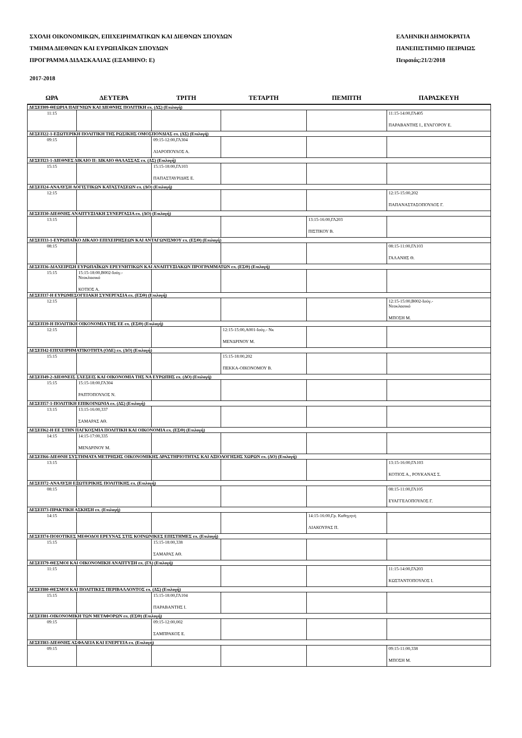ΣΧΟΛΗ ΟΙΚΟΝΟΜΙΚΩΝ, ΕΠΙΧΕΙΡΗΜΑΤΙΚΩΝ ΚΑΙ ΔΙΕΘΝΩΝ ΣΠΟΥΔΩΝ
ΤΜΗΜΑ ΔΙΕΘΝΩΝ ΚΑΙ ΕΥΡΩΠΑΪΚΩΝ ΣΠΟΥΔΩΝ
ΠΡΟΓΡΑΜΜΑ ΔΙΔΑΣΚΑΛΙΑΣ (ΕΞΑΜΗΝΟ: Ε)
ΕΛΛΗΝΙΚΗ ΔΗΜΟΚΡΑΤΙΑ
ΠΑΝΕΠΙΣΤΗΜΙΟ ΠΕΙΡΑΙΩΣ
Πειραιάς:21/2/2018
2017-2018
| ΩΡΑ | ΔΕΥΤΕΡΑ | ΤΡΙΤΗ | ΤΕΤΑΡΤΗ | ΠΕΜΠΤΗ | ΠΑΡΑΣΚΕΥΗ |
| --- | --- | --- | --- | --- | --- |
| ΔΕΣΕΠ09-ΘΕΩΡΙΑ ΠΑΙΓΝΙΩΝ ΚΑΙ ΔΙΕΘΝΗΣ ΠΟΛΙΤΙΚΗ επ. (ΔΣ) (Επιλογή) | | | | | |
| 11:15 | | | | | 11:15-14:00,ΓΛ405 ΠΑΡΑΒΑΝΤΗΣ Ι., ΕΥΑΓΟΡΟΥ Ε. |
| ΔΕΣΕΠ22-1-ΕΞΩΤΕΡΙΚΗ ΠΟΛΙΤΙΚΗ ΤΗΣ ΡΩΣΙΚΗΣ ΟΜΟΣΠΟΝΔΙΑΣ επ. (ΔΣ) (Επιλογή) | | | | | |
| 09:15 | | 09:15-12:00,ΓΛ304 ΛΙΑΡΟΠΟΥΛΟΣ Α. | | | |
| ΔΕΣΕΠ23-1-ΔΙΕΘΝΕΣ ΔΙΚΑΙΟ ΙΙ: ΔΙΚΑΙΟ ΘΑΛΑΣΣΑΣ επ. (ΔΣ) (Επιλογή) | | | | | |
| 15:15 | | 15:15-18:00,ΓΛ103 ΠΑΠΑΣΤΑΥΡΙΔΗΣ Ε. | | | |
| ΔΕΣΕΠ24-ΑΝΑΛΥΣΗ ΛΟΓΙΣΤΙΚΩΝ ΚΑΤΑΣΤΑΣΕΩΝ επ. (ΔΟ) (Επιλογή) | | | | | |
| 12:15 | | | | | 12:15-15:00,202 ΠΑΠΑΝΑΣΤΑΣΟΠΟΥΛΟΣ Γ. |
| ΔΕΣΕΠ30-ΔΙΕΘΝΗΣ ΑΝΑΠΤΥΞΙΑΚΗ ΣΥΝΕΡΓΑΣΙΑ επ. (ΔΟ) (Επιλογή) | | | | | |
| 13:15 | | | | 13:15-16:00,ΓΛ203 ΠΙΣΤΙΚΟΥ Β. | |
| ΔΕΣΕΠ33-1-ΕΥΡΩΠΑΪΚΟ ΔΙΚΑΙΟ ΕΠΙΧΕΙΡΗΣΕΩΝ ΚΑΙ ΑΝΤΑΓΩΝΙΣΜΟΥ επ. (ΕΣΘ) (Επιλογή) | | | | | |
| 08:15 | | | | | 08:15-11:00,ΓΛ103 ΓΑΛΑΝΗΣ Θ. |
| ΔΕΣΕΠ36-ΔΙΑΧΕΙΡΙΣΗ ΕΥΡΩΠΑΪΚΩΝ ΕΡΕΥΝΗΤΙΚΩΝ ΚΑΙ ΑΝΑΠΤΥΞΙΑΚΩΝ ΠΡΟΓΡΑΜΜΑΤΩΝ επ. (ΕΣΘ) (Επιλογή) | | | | | |
| 15:15 | 15:15-18:00,Β002-Ισόγ.- Νεοκλασικό ΚΟΤΙΟΣ Α. | | | | |
| ΔΕΣΕΠ37-Η ΕΥΡΩΜΕΣΟΓΕΙΑΚΗ ΣΥΝΕΡΓΑΣΙΑ επ. (ΕΣΘ) (Επιλογή) | | | | | |
| 12:15 | | | | | 12:15-15:00,Β002-Ισόγ.- Νεοκλασικό ΜΠΟΣΗ Μ. |
| ΔΕΣΕΠ39-Η ΠΟΛΙΤΙΚΗ ΟΙΚΟΝΟΜΙΑ ΤΗΣ ΕΕ επ. (ΕΣΘ) (Επιλογή) | | | | | |
| 12:15 | | | 12:15-15:00,Α001-Ισόγ.- Νκ ΜΕΝΔΡΙΝΟΥ Μ. | | |
| ΔΕΣΕΠ42-ΕΠΙΧΕΙΡΗΜΑΤΙΚΟΤΗΤΑ (ΟΔΕ) επ. (ΔΟ) (Επιλογή) | | | | | |
| 15:15 | | | 15:15-18:00,202 ΠΕΚΚΑ-ΟΙΚΟΝΟΜΟΥ Β. | | |
| ΔΕΣΕΠ49-2-ΔΙΕΘΝΕΙΣ ΣΧΕΣΕΙΣ ΚΑΙ ΟΙΚΟΝΟΜΙΑ ΤΗΣ ΝΑ ΕΥΡΩΠΗΣ επ. (ΔΟ) (Επιλογή) | | | | | |
| 15:15 | 15:15-18:00,ΓΛ304 ΡΑΠΤΟΠΟΥΛΟΣ Ν. | | | | |
| ΔΕΣΕΠ57-1-ΠΟΛΙΤΙΚΗ ΕΠΙΚΟΙΝΩΝΙΑ επ. (ΔΣ) (Επιλογή) | | | | | |
| 13:15 | 13:15-16:00,337 ΣΑΜΑΡΑΣ ΑΘ. | | | | |
| ΔΕΣΕΠ62-Η ΕΕ ΣΤΗΝ ΠΑΓΚΟΣΜΙΑ ΠΟΛΙΤΙΚΗ ΚΑΙ ΟΙΚΟΝΟΜΙΑ επ. (ΕΣΘ) (Επιλογή) | | | | | |
| 14:15 | 14:15-17:00,335 ΜΕΝΔΡΙΝΟΥ Μ. | | | | |
| ΔΕΣΕΠ66-ΔΙΕΘΝΗ ΣΥΣΤΗΜΑΤΑ ΜΕΤΡΗΣΗΣ ΟΙΚΟΝΟΜΙΚΗΣ ΔΡΑΣΤΗΡΙΟΤΗΤΑΣ ΚΑΙ ΑΞΙΟΛΟΓΗΣΗΣ ΧΩΡΩΝ επ. (ΔΟ) (Επιλογή) | | | | | |
| 13:15 | | | | | 13:15-16:00,ΓΛ103 ΚΟΤΙΟΣ Α., ΡΟΥΚΑΝΑΣ Σ. |
| ΔΕΣΕΠ72-ΑΝΑΛΥΣΗ ΕΞΩΤΕΡΙΚΗΣ ΠΟΛΙΤΙΚΗΣ επ. (Επιλογή) | | | | | |
| 08:15 | | | | | 08:15-11:00,ΓΛ105 ΕΥΑΓΓΕΛΟΠΟΥΛΟΣ Γ. |
| ΔΕΣΕΠ73-ΠΡΑΚΤΙΚΗ ΑΣΚΗΣΗ επ. (Επιλογή) | | | | | |
| 14:15 | | | | 14:15-16:00,Γρ. Καθηγητή ΛΙΑΚΟΥΡΑΣ Π. | |
| ΔΕΣΕΠ74-ΠΟΙΟΤΙΚΕΣ ΜΕΘΟΔΟΙ ΕΡΕΥΝΑΣ ΣΤΙΣ ΚΟΙΝΩΝΙΚΕΣ ΕΠΙΣΤΗΜΕΣ επ. (Επιλογή) | | | | | |
| 15:15 | | 15:15-18:00,338 ΣΑΜΑΡΑΣ ΑΘ. | | | |
| ΔΕΣΕΠ79-ΘΕΣΜΟΙ ΚΑΙ ΟΙΚΟΝΟΜΙΚΗ ΑΝΑΠΤΥΞΗ επ. (ΓΛ) (Επιλογή) | | | | | |
| 11:15 | | | | | 11:15-14:00,ΓΛ203 ΚΩΣΤΑΝΤΟΠΟΥΛΟΣ Ι. |
| ΔΕΣΕΠ80-ΘΕΣΜΟΙ ΚΑΙ ΠΟΛΙΤΙΚΕΣ ΠΕΡΙΒΑΛΛΟΝΤΟΣ επ. (ΔΣ) (Επιλογή) | | | | | |
| 15:15 | | 15:15-18:00,ΓΛ104 ΠΑΡΑΒΑΝΤΗΣ Ι. | | | |
| ΔΕΣΕΠ81-ΟΙΚΟΝΟΜΙΚΗ ΤΩΝ ΜΕΤΑΦΟΡΩΝ επ. (ΕΣΘ) (Επιλογή) | | | | | |
| 09:15 | | 09:15-12:00,002 ΣΑΜΠΡΑΚΟΣ Ε. | | | |
| ΔΕΣΕΠ83-ΔΙΕΘΝΗΣ ΑΣΦΑΛΕΙΑ ΚΑΙ ΕΝΕΡΓΕΙΑ επ. (Επιλογή) | | | | | |
| 09:15 | | | | | 09:15-11:00,338 ΜΠΟΣΗ Μ. |